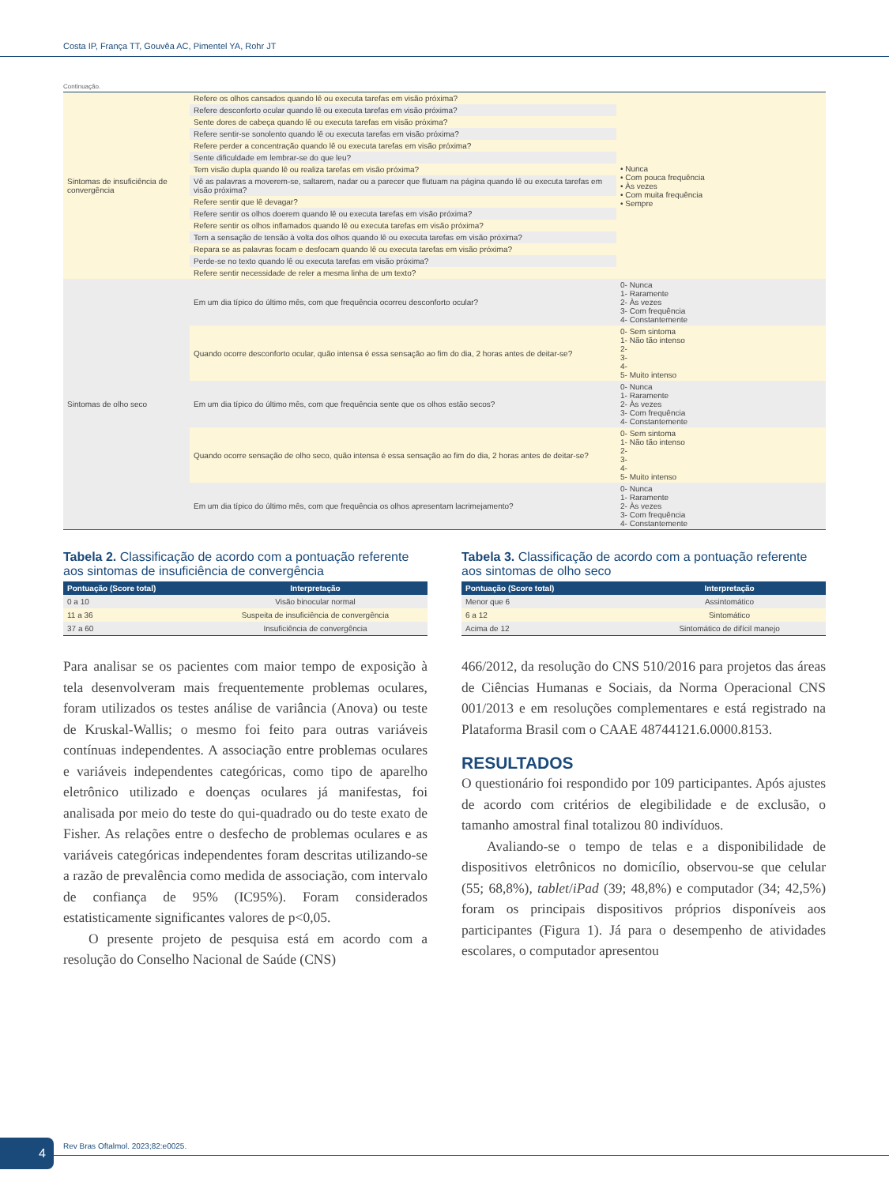Costa IP, França TT, Gouvêa AC, Pimentel YA, Rohr JT
Continuação.
| Sintomas de insuficiência de convergência | Refere os olhos cansados quando lê ou executa tarefas em visão próxima? | • Nunca • Com pouca frequência • Às vezes • Com muita frequência • Sempre |
| | Refere desconforto ocular quando lê ou executa tarefas em visão próxima? | |
| | Sente dores de cabeça quando lê ou executa tarefas em visão próxima? | |
| | Refere sentir-se sonolento quando lê ou executa tarefas em visão próxima? | |
| | Refere perder a concentração quando lê ou executa tarefas em visão próxima? | |
| | Sente dificuldade em lembrar-se do que leu? | |
| | Tem visão dupla quando lê ou realiza tarefas em visão próxima? | |
| | Vê as palavras a moverem-se, saltarem, nadar ou a parecer que flutuam na página quando lê ou executa tarefas em visão próxima? | |
| | Refere sentir que lê devagar? | |
| | Refere sentir os olhos doerem quando lê ou executa tarefas em visão próxima? | |
| | Refere sentir os olhos inflamados quando lê ou executa tarefas em visão próxima? | |
| | Tem a sensação de tensão à volta dos olhos quando lê ou executa tarefas em visão próxima? | |
| | Repara se as palavras focam e desfocam quando lê ou executa tarefas em visão próxima? | |
| | Perde-se no texto quando lê ou executa tarefas em visão próxima? | |
| | Refere sentir necessidade de reler a mesma linha de um texto? | |
| Sintomas de olho seco | Em um dia típico do último mês, com que frequência ocorreu desconforto ocular? | 0- Nunca 1- Raramente 2- Às vezes 3- Com frequência 4- Constantemente |
| | Quando ocorre desconforto ocular, quão intensa é essa sensação ao fim do dia, 2 horas antes de deitar-se? | 0- Sem sintoma 1- Não tão intenso 2- 3- 4- 5- Muito intenso |
| | Em um dia típico do último mês, com que frequência sente que os olhos estão secos? | 0- Nunca 1- Raramente 2- Às vezes 3- Com frequência 4- Constantemente |
| | Quando ocorre sensação de olho seco, quão intensa é essa sensação ao fim do dia, 2 horas antes de deitar-se? | 0- Sem sintoma 1- Não tão intenso 2- 3- 4- 5- Muito intenso |
| | Em um dia típico do último mês, com que frequência os olhos apresentam lacrimejamento? | 0- Nunca 1- Raramente 2- Às vezes 3- Com frequência 4- Constantemente |
Tabela 2. Classificação de acordo com a pontuação referente aos sintomas de insuficiência de convergência
| Pontuação (Score total) | Interpretação |
| --- | --- |
| 0 a 10 | Visão binocular normal |
| 11 a 36 | Suspeita de insuficiência de convergência |
| 37 a 60 | Insuficiência de convergência |
Para analisar se os pacientes com maior tempo de exposição à tela desenvolveram mais frequentemente problemas oculares, foram utilizados os testes análise de variância (Anova) ou teste de Kruskal-Wallis; o mesmo foi feito para outras variáveis contínuas independentes. A associação entre problemas oculares e variáveis independentes categóricas, como tipo de aparelho eletrônico utilizado e doenças oculares já manifestas, foi analisada por meio do teste do qui-quadrado ou do teste exato de Fisher. As relações entre o desfecho de problemas oculares e as variáveis categóricas independentes foram descritas utilizando-se a razão de prevalência como medida de associação, com intervalo de confiança de 95% (IC95%). Foram considerados estatisticamente significantes valores de p<0,05.
O presente projeto de pesquisa está em acordo com a resolução do Conselho Nacional de Saúde (CNS)
Tabela 3. Classificação de acordo com a pontuação referente aos sintomas de olho seco
| Pontuação (Score total) | Interpretação |
| --- | --- |
| Menor que 6 | Assintomático |
| 6 a 12 | Sintomático |
| Acima de 12 | Sintomático de difícil manejo |
466/2012, da resolução do CNS 510/2016 para projetos das áreas de Ciências Humanas e Sociais, da Norma Operacional CNS 001/2013 e em resoluções complementares e está registrado na Plataforma Brasil com o CAAE 48744121.6.0000.8153.
RESULTADOS
O questionário foi respondido por 109 participantes. Após ajustes de acordo com critérios de elegibilidade e de exclusão, o tamanho amostral final totalizou 80 indivíduos.
Avaliando-se o tempo de telas e a disponibilidade de dispositivos eletrônicos no domicílio, observou-se que celular (55; 68,8%), tablet/iPad (39; 48,8%) e computador (34; 42,5%) foram os principais dispositivos próprios disponíveis aos participantes (Figura 1). Já para o desempenho de atividades escolares, o computador apresentou
4
Rev Bras Oftalmol. 2023;82:e0025.